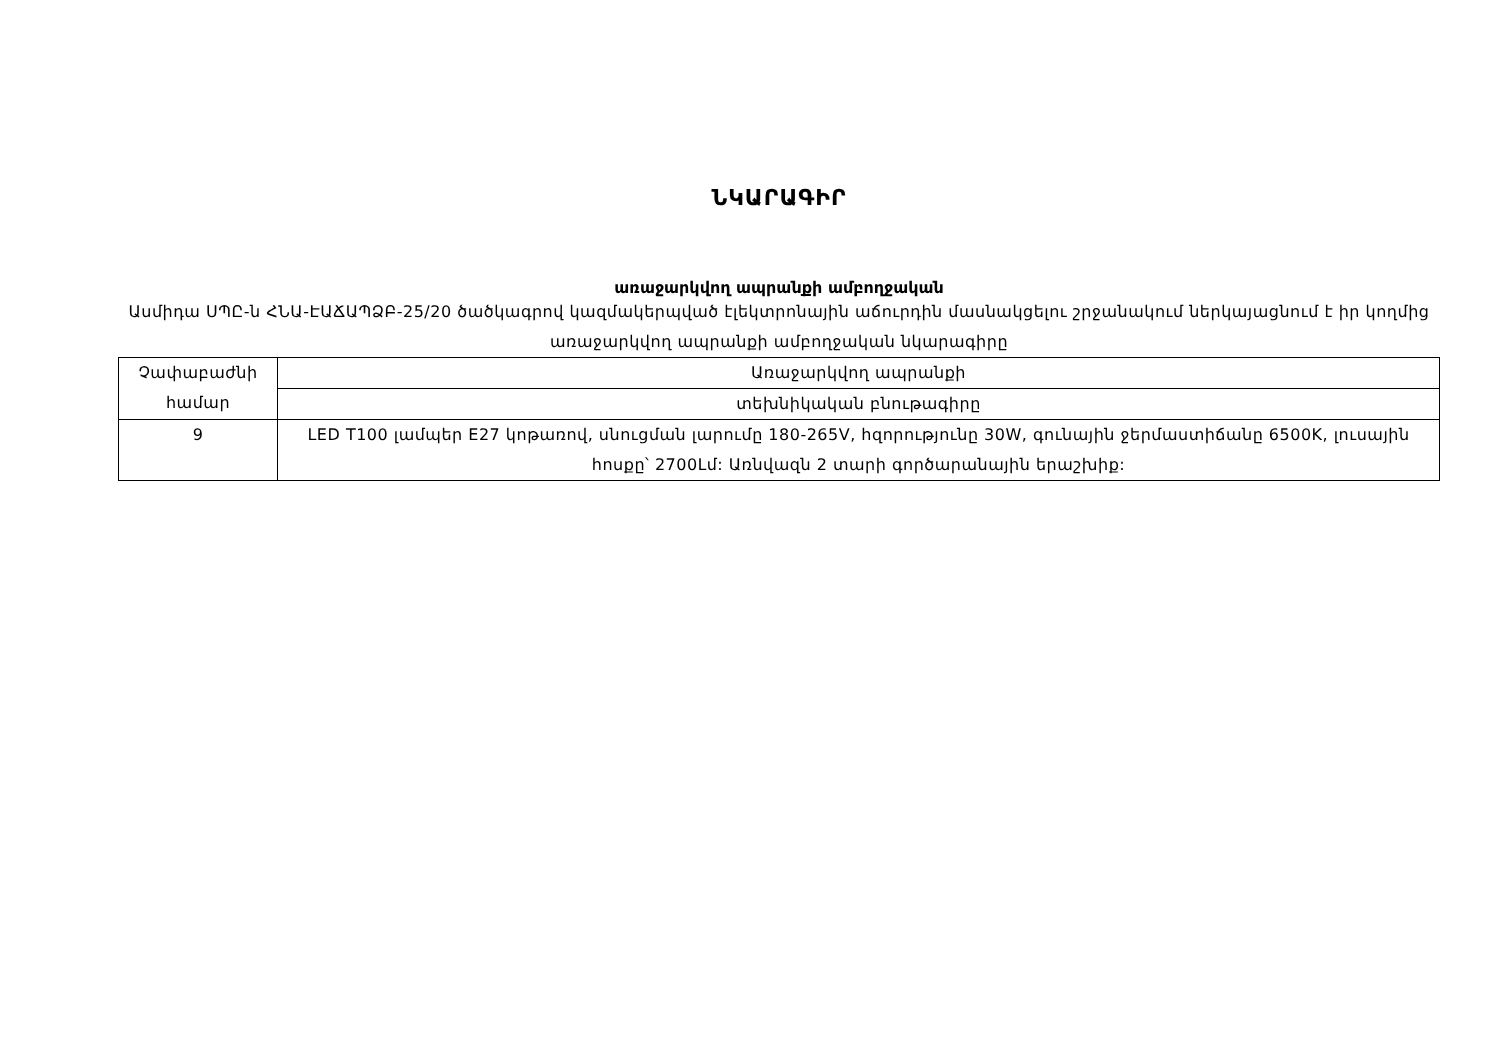ՆԿԱՐԱԳԻՐ
առաջարկվող ապրանքի ամբողջական
Ասմիդա ՍՊԸ-ն ՀՆԱ-ԷԱՃԱՊՁԲ-25/20 ծածկագրով կազմակերպված էլեկտրոնային աճուրդին մասնակցելու շրջանակում ներկայացնում է իր կողմից առաջարկվող ապրանքի ամբողջական նկարագիրը
| Չափաբաժնի համար | Առաջարկվող ապրանքի |
| | տեխնիկական բնութագիրը |
| 9 | LED T100 լամպեր E27 կոթառով, սնուցման լարումը 180-265V, հզորությունը 30W, գունային ջերմաստիճանը 6500K, լուսային հոսքը՝ 2700Լմ: Առնվազն 2 տարի գործարանային երաշխիք: |